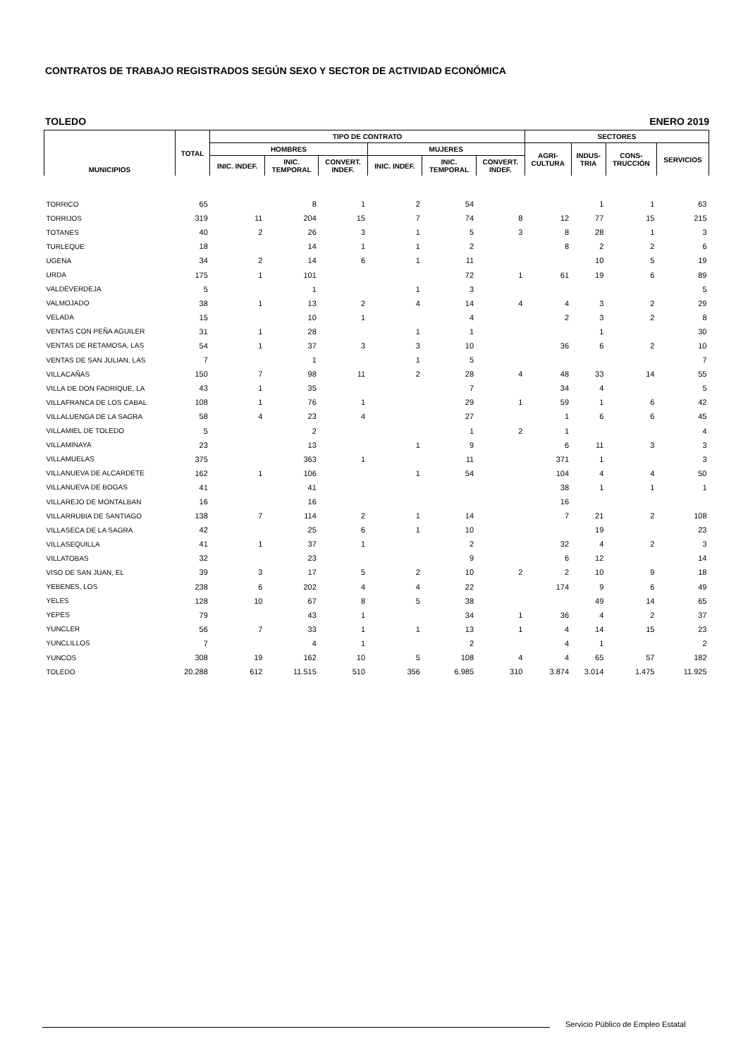CONTRATOS DE TRABAJO REGISTRADOS SEGÚN SEXO Y SECTOR DE ACTIVIDAD ECONÓMICA
TOLEDO ENERO 2019
| MUNICIPIOS | TOTAL | TIPO DE CONTRATO | | | | | | SECTORES | | | |
| --- | --- | --- | --- | --- | --- | --- | --- | --- | --- | --- | --- |
| | | HOMBRES | | | MUJERES | | | AGRI- CULTURA | INDUS- TRIA | CONS- TRUCCIÓN | SERVICIOS |
| | | INIC. INDEF. | INIC. TEMPORAL | CONVERT. INDEF. | INIC. INDEF. | INIC. TEMPORAL | CONVERT. INDEF. | | | | |
| TORRICO | 65 | | 8 | 1 | 2 | 54 | | | 1 | 1 | 63 |
| TORRIJOS | 319 | 11 | 204 | 15 | 7 | 74 | 8 | 12 | 77 | 15 | 215 |
| TOTANES | 40 | 2 | 26 | 3 | 1 | 5 | 3 | 8 | 28 | 1 | 3 |
| TURLEQUE | 18 | | 14 | 1 | 1 | 2 | | 8 | 2 | 2 | 6 |
| UGENA | 34 | 2 | 14 | 6 | 1 | 11 | | | 10 | 5 | 19 |
| URDA | 175 | 1 | 101 | | | 72 | 1 | 61 | 19 | 6 | 89 |
| VALDEVERDEJA | 5 | | 1 | | 1 | 3 | | | | | 5 |
| VALMOJADO | 38 | 1 | 13 | 2 | 4 | 14 | 4 | 4 | 3 | 2 | 29 |
| VELADA | 15 | | 10 | 1 | | 4 | | 2 | 3 | 2 | 8 |
| VENTAS CON PEÑA AGUILER | 31 | 1 | 28 | | 1 | 1 | | | 1 | | 30 |
| VENTAS DE RETAMOSA, LAS | 54 | 1 | 37 | 3 | 3 | 10 | | 36 | 6 | 2 | 10 |
| VENTAS DE SAN JULIAN, LAS | 7 | | 1 | | 1 | 5 | | | | | 7 |
| VILLACAÑAS | 150 | 7 | 98 | 11 | 2 | 28 | 4 | 48 | 33 | 14 | 55 |
| VILLA DE DON FADRIQUE, LA | 43 | 1 | 35 | | | 7 | | 34 | 4 | | 5 |
| VILLAFRANCA DE LOS CABAL | 108 | 1 | 76 | 1 | | 29 | 1 | 59 | 1 | 6 | 42 |
| VILLALUENGA DE LA SAGRA | 58 | 4 | 23 | 4 | | 27 | | 1 | 6 | 6 | 45 |
| VILLAMIEL DE TOLEDO | 5 | | 2 | | | 1 | 2 | 1 | | | 4 |
| VILLAMINAYA | 23 | | 13 | | 1 | 9 | | 6 | 11 | 3 | 3 |
| VILLAMUELAS | 375 | | 363 | 1 | | 11 | | 371 | 1 | | 3 |
| VILLANUEVA DE ALCARDETE | 162 | 1 | 106 | | 1 | 54 | | 104 | 4 | 4 | 50 |
| VILLANUEVA DE BOGAS | 41 | | 41 | | | | | 38 | 1 | 1 | 1 |
| VILLAREJO DE MONTALBAN | 16 | | 16 | | | | | 16 | | | |
| VILLARRUBIA DE SANTIAGO | 138 | 7 | 114 | 2 | 1 | 14 | | 7 | 21 | 2 | 108 |
| VILLASECA DE LA SAGRA | 42 | | 25 | 6 | 1 | 10 | | | 19 | | 23 |
| VILLASEQUILLA | 41 | 1 | 37 | 1 | | 2 | | 32 | 4 | 2 | 3 |
| VILLATOBAS | 32 | | 23 | | | 9 | | 6 | 12 | | 14 |
| VISO DE SAN JUAN, EL | 39 | 3 | 17 | 5 | 2 | 10 | 2 | 2 | 10 | 9 | 18 |
| YEBENES, LOS | 238 | 6 | 202 | 4 | 4 | 22 | | 174 | 9 | 6 | 49 |
| YELES | 128 | 10 | 67 | 8 | 5 | 38 | | | 49 | 14 | 65 |
| YEPES | 79 | | 43 | 1 | | 34 | 1 | 36 | 4 | 2 | 37 |
| YUNCLER | 56 | 7 | 33 | 1 | 1 | 13 | 1 | 4 | 14 | 15 | 23 |
| YUNCLILLOS | 7 | | 4 | 1 | | 2 | | 4 | 1 | | 2 |
| YUNCOS | 308 | 19 | 162 | 10 | 5 | 108 | 4 | 4 | 65 | 57 | 182 |
| TOLEDO | 20.288 | 612 | 11.515 | 510 | 356 | 6.985 | 310 | 3.874 | 3.014 | 1.475 | 11.925 |
Servicio Público de Empleo Estatal